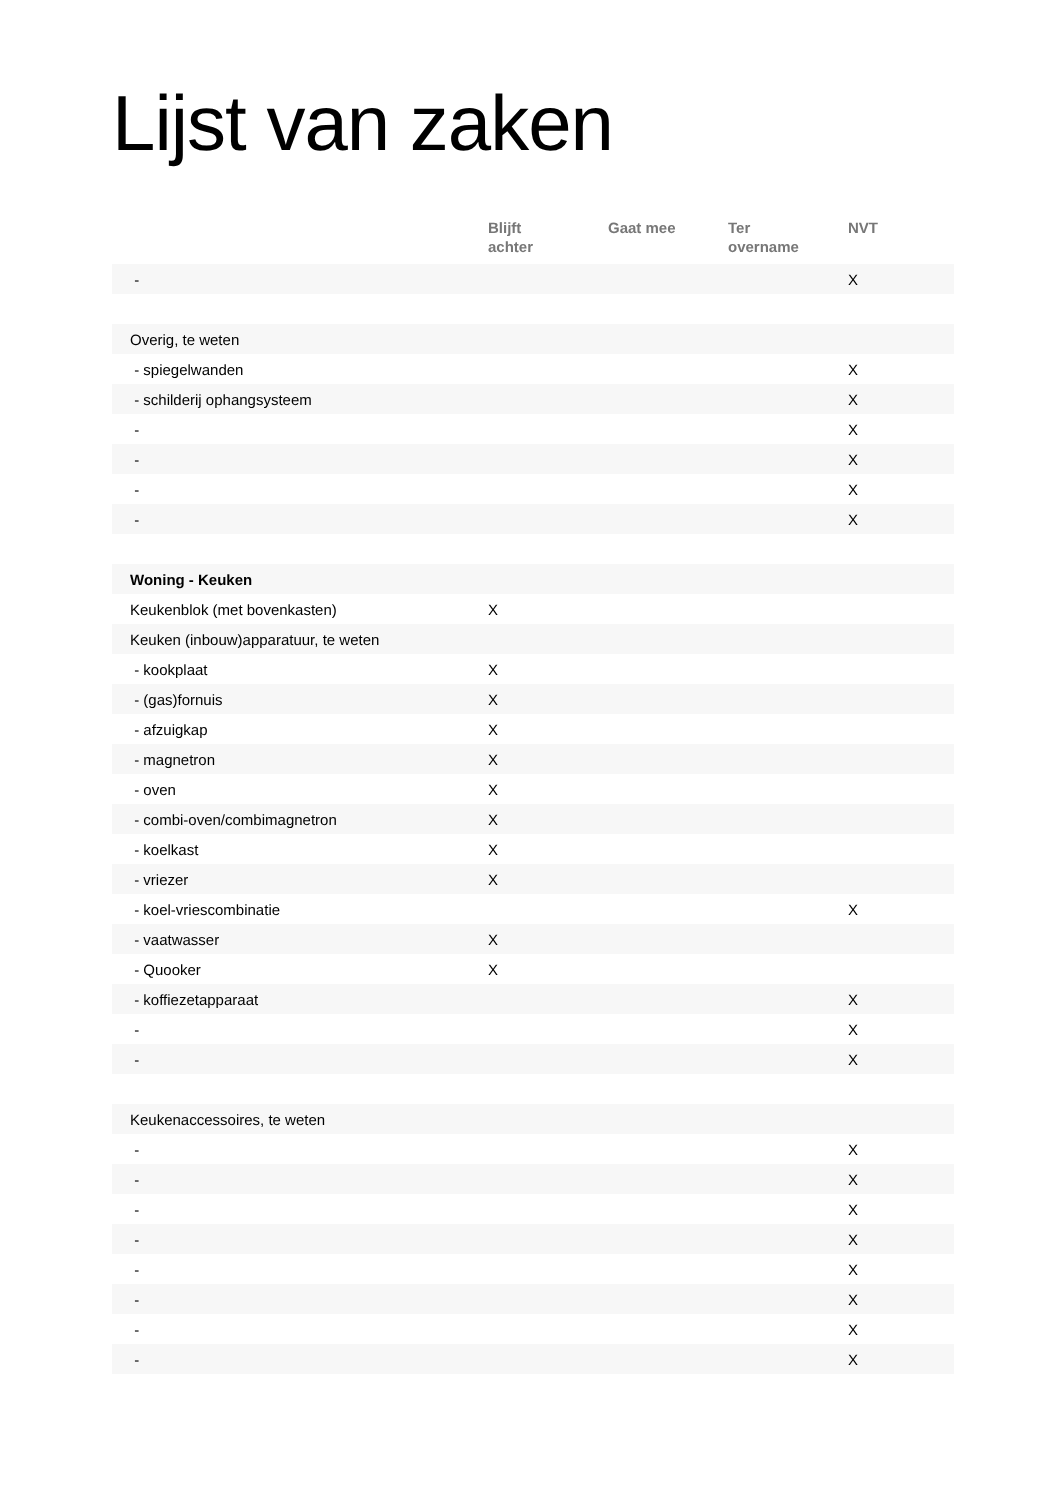Lijst van zaken
| | Blijft achter | Gaat mee | Ter overname | NVT |
| --- | --- | --- | --- | --- |
| - | | | | X |
| Overig, te weten | | | | |
| - spiegelwanden | | | | X |
| - schilderij ophangsysteem | | | | X |
| - | | | | X |
| - | | | | X |
| - | | | | X |
| - | | | | X |
| Woning - Keuken | | | | |
| Keukenblok (met bovenkasten) | X | | | |
| Keuken (inbouw)apparatuur, te weten | | | | |
| - kookplaat | X | | | |
| - (gas)fornuis | X | | | |
| - afzuigkap | X | | | |
| - magnetron | X | | | |
| - oven | X | | | |
| - combi-oven/combimagnetron | X | | | |
| - koelkast | X | | | |
| - vriezer | X | | | |
| - koel-vriescombinatie | | | | X |
| - vaatwasser | X | | | |
| - Quooker | X | | | |
| - koffiezetapparaat | | | | X |
| - | | | | X |
| - | | | | X |
| Keukenaccessoires, te weten | | | | |
| - | | | | X |
| - | | | | X |
| - | | | | X |
| - | | | | X |
| - | | | | X |
| - | | | | X |
| - | | | | X |
| - | | | | X |